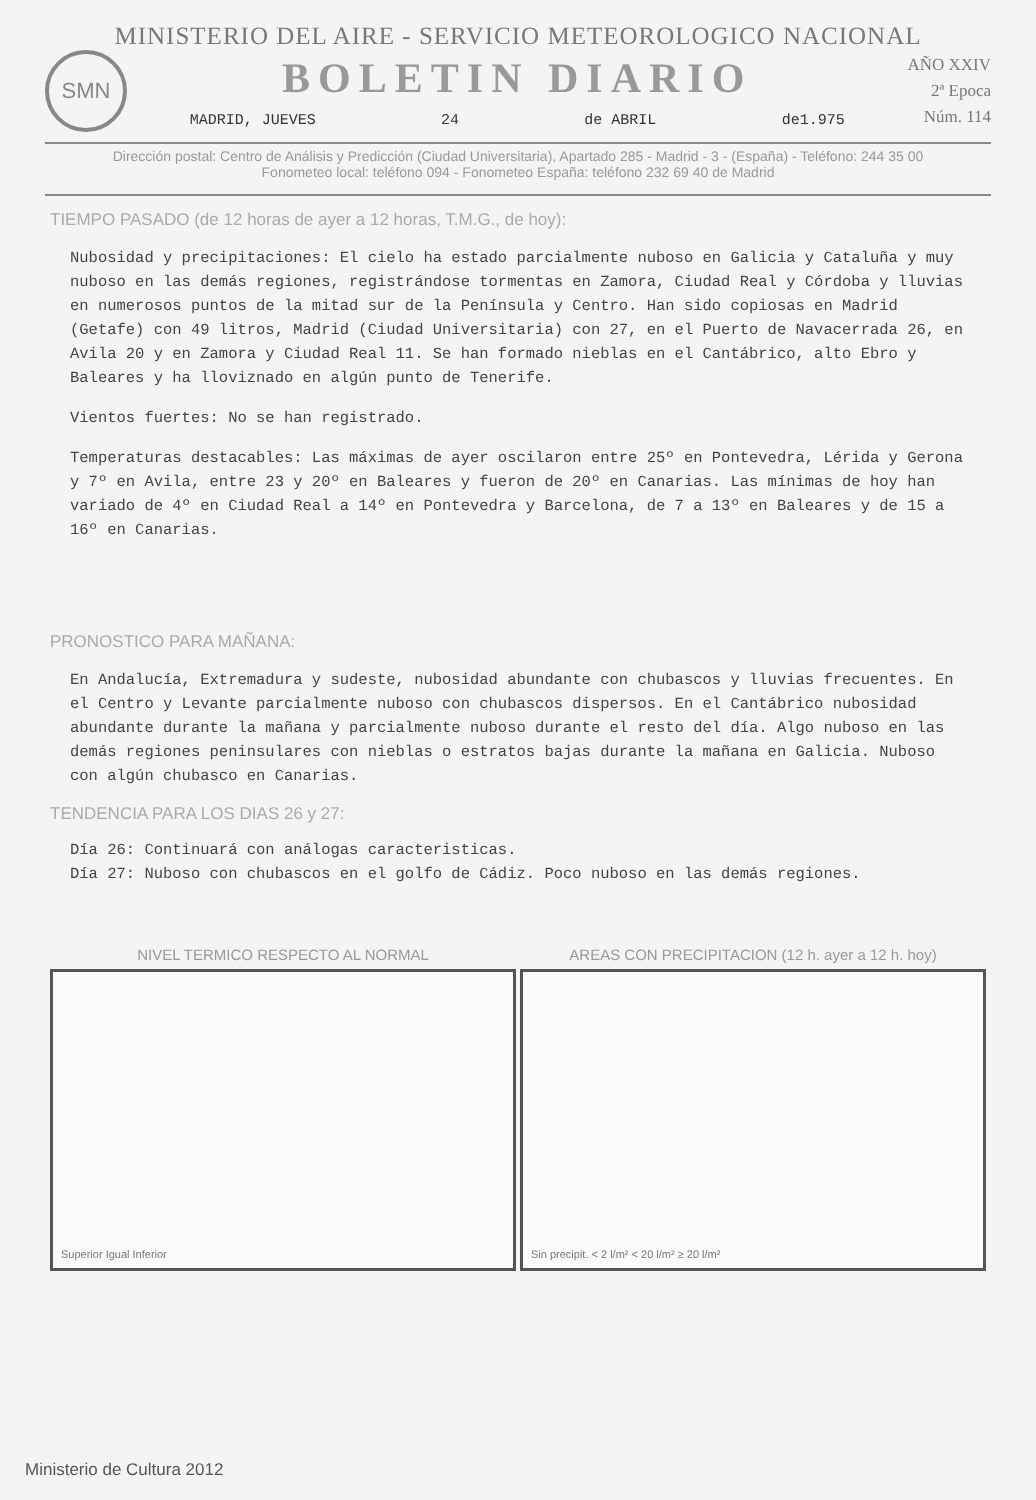MINISTERIO DEL AIRE - SERVICIO METEOROLOGICO NACIONAL
SMN
BOLETIN DIARIO
MADRID, JUEVES 24 de ABRIL de1.975
AÑO XXIV
2ª Epoca
Núm. 114
Dirección postal: Centro de Análisis y Predicción (Ciudad Universitaria), Apartado 285 - Madrid - 3 - (España) - Teléfono: 244 35 00
Fonometeo local: teléfono 094 - Fonometeo España: teléfono 232 69 40 de Madrid
TIEMPO PASADO (de 12 horas de ayer a 12 horas, T.M.G., de hoy):
Nubosidad y precipitaciones: El cielo ha estado parcialmente nuboso en Galicia y Cataluña y muy nuboso en las demás regiones, registrándose tormentas en Zamora, Ciudad Real y Córdoba y lluvias en numerosos puntos de la mitad sur de la Península y Centro. Han sido copiosas en Madrid (Getafe) con 49 litros, Madrid (Ciudad Universitaria) con 27, en el Puerto de Navacerrada 26, en Avila 20 y en Zamora y Ciudad Real 11. Se han formado nieblas en el Cantábrico, alto Ebro y Baleares y ha lloviznado en algún punto de Tenerife.
Vientos fuertes: No se han registrado.
Temperaturas destacables: Las máximas de ayer oscilaron entre 25º en Pontevedra, Lérida y Gerona y 7º en Avila, entre 23 y 20º en Baleares y fueron de 20º en Canarias. Las mínimas de hoy han variado de 4º en Ciudad Real a 14º en Pontevedra y Barcelona, de 7 a 13º en Baleares y de 15 a 16º en Canarias.
PRONOSTICO PARA MAÑANA:
En Andalucía, Extremadura y sudeste, nubosidad abundante con chubascos y lluvias frecuentes. En el Centro y Levante parcialmente nuboso con chubascos dispersos. En el Cantábrico nubosidad abundante durante la mañana y parcialmente nuboso durante el resto del día. Algo nuboso en las demás regiones peninsulares con nieblas o estratos bajas durante la mañana en Galicia. Nuboso con algún chubasco en Canarias.
TENDENCIA PARA LOS DIAS 26 y 27:
Día 26: Continuará con análogas caracteristicas.
Día 27: Nuboso con chubascos en el golfo de Cádiz. Poco nuboso en las demás regiones.
NIVEL TERMICO RESPECTO AL NORMAL
Superior Igual Inferior
AREAS CON PRECIPITACION (12 h. ayer a 12 h. hoy)
Sin precipit. < 2 l/m² < 20 l/m² ≥ 20 l/m²
Ministerio de Cultura 2012